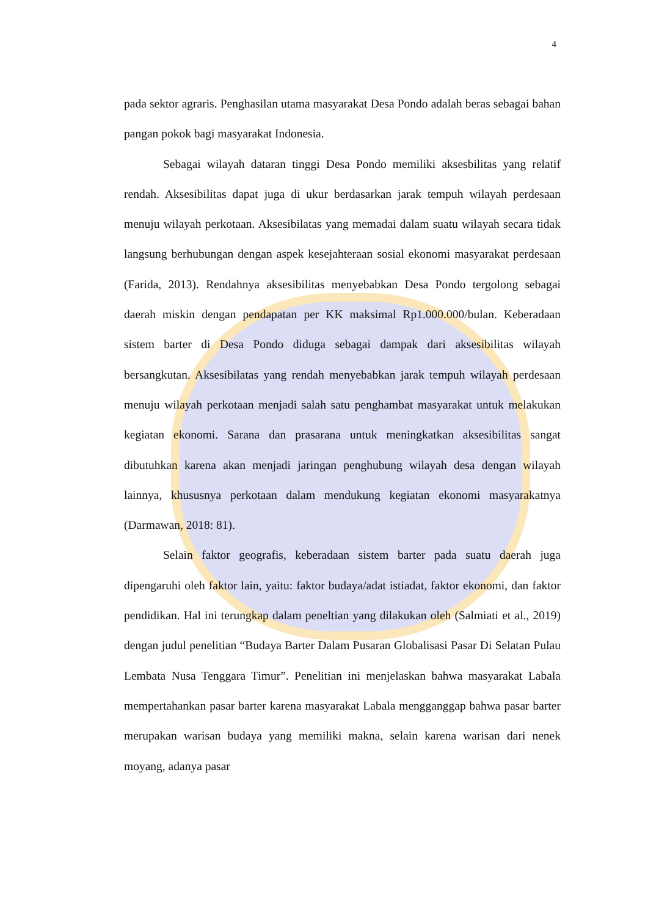4
pada sektor agraris. Penghasilan utama masyarakat Desa Pondo adalah beras sebagai bahan pangan pokok bagi masyarakat Indonesia.
Sebagai wilayah dataran tinggi Desa Pondo memiliki aksesbilitas yang relatif rendah. Aksesibilitas dapat juga di ukur berdasarkan jarak tempuh wilayah perdesaan menuju wilayah perkotaan. Aksesibilatas yang memadai dalam suatu wilayah secara tidak langsung berhubungan dengan aspek kesejahteraan sosial ekonomi masyarakat perdesaan (Farida, 2013). Rendahnya aksesibilitas menyebabkan Desa Pondo tergolong sebagai daerah miskin dengan pendapatan per KK maksimal Rp1.000.000/bulan. Keberadaan sistem barter di Desa Pondo diduga sebagai dampak dari aksesibilitas wilayah bersangkutan. Aksesibilatas yang rendah menyebabkan jarak tempuh wilayah perdesaan menuju wilayah perkotaan menjadi salah satu penghambat masyarakat untuk melakukan kegiatan ekonomi. Sarana dan prasarana untuk meningkatkan aksesibilitas sangat dibutuhkan karena akan menjadi jaringan penghubung wilayah desa dengan wilayah lainnya, khususnya perkotaan dalam mendukung kegiatan ekonomi masyarakatnya (Darmawan, 2018: 81).
Selain faktor geografis, keberadaan sistem barter pada suatu daerah juga dipengaruhi oleh faktor lain, yaitu: faktor budaya/adat istiadat, faktor ekonomi, dan faktor pendidikan. Hal ini terungkap dalam peneltian yang dilakukan oleh (Salmiati et al., 2019) dengan judul penelitian “Budaya Barter Dalam Pusaran Globalisasi Pasar Di Selatan Pulau Lembata Nusa Tenggara Timur”. Penelitian ini menjelaskan bahwa masyarakat Labala mempertahankan pasar barter karena masyarakat Labala mengganggap bahwa pasar barter merupakan warisan budaya yang memiliki makna, selain karena warisan dari nenek moyang, adanya pasar